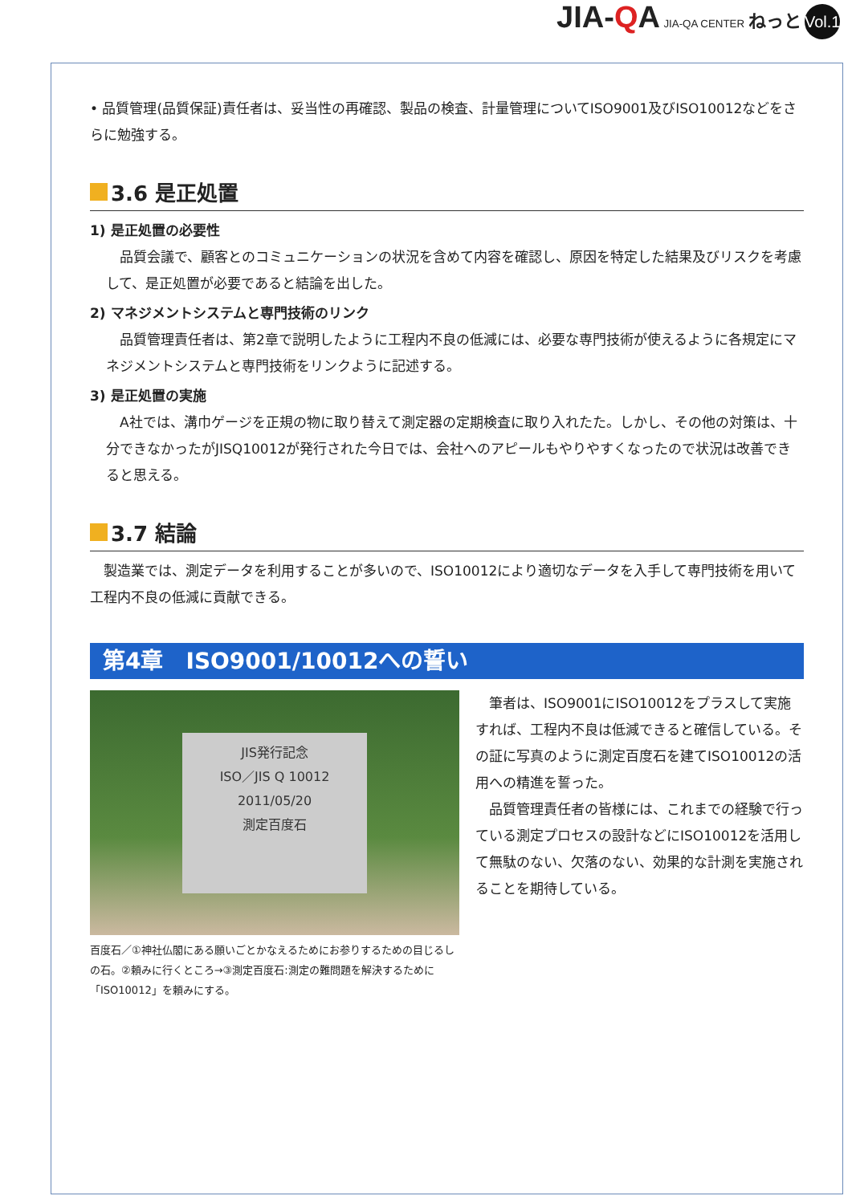JIA-QA JIA-QA CENTER ねっと Vol.18
• 品質管理(品質保証)責任者は、妥当性の再確認、製品の検査、計量管理についてISO9001及びISO10012などをさらに勉強する。
3.6 是正処置
1) 是正処置の必要性
品質会議で、顧客とのコミュニケーションの状況を含めて内容を確認し、原因を特定した結果及びリスクを考慮して、是正処置が必要であると結論を出した。
2) マネジメントシステムと専門技術のリンク
品質管理責任者は、第2章で説明したように工程内不良の低減には、必要な専門技術が使えるように各規定にマネジメントシステムと専門技術をリンクように記述する。
3) 是正処置の実施
A社では、溝巾ゲージを正規の物に取り替えて測定器の定期検査に取り入れたた。しかし、その他の対策は、十分できなかったがJISQ10012が発行された今日では、会社へのアピールもやりやすくなったので状況は改善できると思える。
3.7 結論
製造業では、測定データを利用することが多いので、ISO10012により適切なデータを入手して専門技術を用いて工程内不良の低減に貢献できる。
第4章　ISO9001/10012への誓い
JIS発行記念
ISO／JIS Q 10012
2011/05/20
測定百度石
百度石／①神社仏閣にある願いごとかなえるためにお参りするための目じるしの石。②頼みに行くところ→③測定百度石:測定の難問題を解決するために「ISO10012」を頼みにする。
筆者は、ISO9001にISO10012をプラスして実施すれば、工程内不良は低減できると確信している。その証に写真のように測定百度石を建てISO10012の活用への精進を誓った。
品質管理責任者の皆様には、これまでの経験で行っている測定プロセスの設計などにISO10012を活用して無駄のない、欠落のない、効果的な計測を実施されることを期待している。